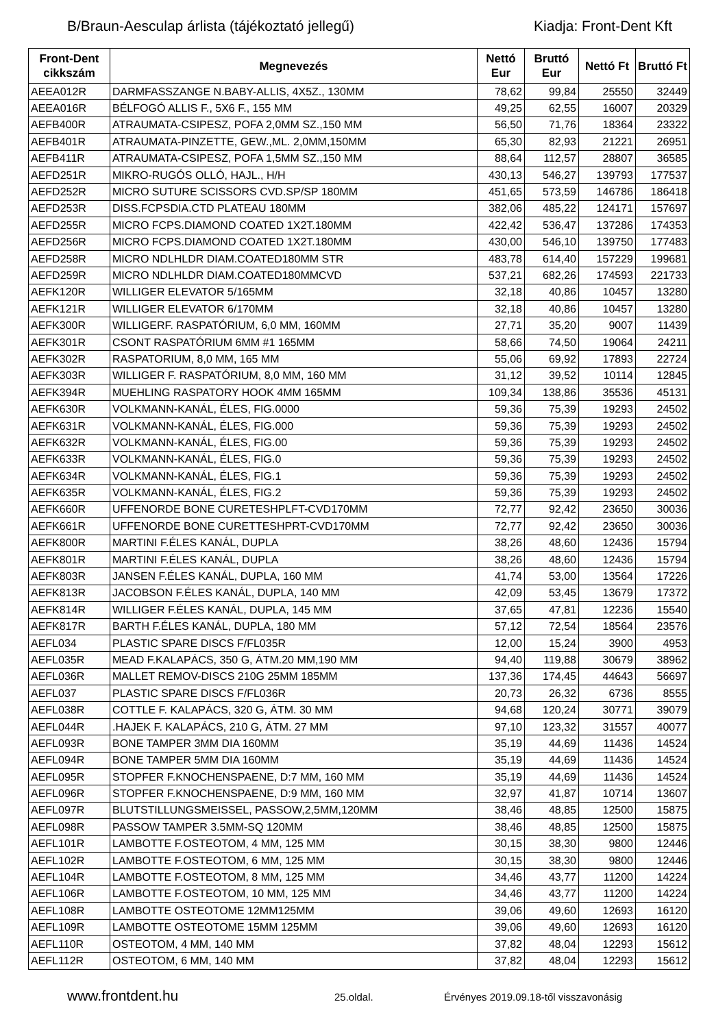B/Braun-Aesculap árlista (tájékoztató jellegű) Kiadja: Front-Dent Kft
| Front-Dent cikkszám | Megnevezés | Nettó Eur | Bruttó Eur | Nettó Ft | Bruttó Ft |
| --- | --- | --- | --- | --- | --- |
| AEEA012R | DARMFASSZANGE N.BABY-ALLIS, 4X5Z., 130MM | 78,62 | 99,84 | 25550 | 32449 |
| AEEA016R | BÉLFOGÓ ALLIS F., 5X6 F., 155 MM | 49,25 | 62,55 | 16007 | 20329 |
| AEFB400R | ATRAUMATA-CSIPESZ, POFA 2,0MM SZ.,150 MM | 56,50 | 71,76 | 18364 | 23322 |
| AEFB401R | ATRAUMATA-PINZETTE, GEW.,ML. 2,0MM,150MM | 65,30 | 82,93 | 21221 | 26951 |
| AEFB411R | ATRAUMATA-CSIPESZ, POFA 1,5MM SZ.,150 MM | 88,64 | 112,57 | 28807 | 36585 |
| AEFD251R | MIKRO-RUGÓS OLLÓ, HAJL., H/H | 430,13 | 546,27 | 139793 | 177537 |
| AEFD252R | MICRO SUTURE SCISSORS CVD.SP/SP 180MM | 451,65 | 573,59 | 146786 | 186418 |
| AEFD253R | DISS.FCPSDIA.CTD PLATEAU 180MM | 382,06 | 485,22 | 124171 | 157697 |
| AEFD255R | MICRO FCPS.DIAMOND COATED 1X2T.180MM | 422,42 | 536,47 | 137286 | 174353 |
| AEFD256R | MICRO FCPS.DIAMOND COATED 1X2T.180MM | 430,00 | 546,10 | 139750 | 177483 |
| AEFD258R | MICRO NDLHLDR DIAM.COATED180MM STR | 483,78 | 614,40 | 157229 | 199681 |
| AEFD259R | MICRO NDLHLDR DIAM.COATED180MMCVD | 537,21 | 682,26 | 174593 | 221733 |
| AEFK120R | WILLIGER ELEVATOR 5/165MM | 32,18 | 40,86 | 10457 | 13280 |
| AEFK121R | WILLIGER ELEVATOR 6/170MM | 32,18 | 40,86 | 10457 | 13280 |
| AEFK300R | WILLIGERF. RASPATÓRIUM, 6,0 MM, 160MM | 27,71 | 35,20 | 9007 | 11439 |
| AEFK301R | CSONT RASPATÓRIUM 6MM #1 165MM | 58,66 | 74,50 | 19064 | 24211 |
| AEFK302R | RASPATORIUM, 8,0 MM, 165 MM | 55,06 | 69,92 | 17893 | 22724 |
| AEFK303R | WILLIGER F. RASPATÓRIUM, 8,0 MM, 160 MM | 31,12 | 39,52 | 10114 | 12845 |
| AEFK394R | MUEHLING RASPATORY HOOK 4MM 165MM | 109,34 | 138,86 | 35536 | 45131 |
| AEFK630R | VOLKMANN-KANÁL, ÉLES, FIG.0000 | 59,36 | 75,39 | 19293 | 24502 |
| AEFK631R | VOLKMANN-KANÁL, ÉLES, FIG.000 | 59,36 | 75,39 | 19293 | 24502 |
| AEFK632R | VOLKMANN-KANÁL, ÉLES, FIG.00 | 59,36 | 75,39 | 19293 | 24502 |
| AEFK633R | VOLKMANN-KANÁL, ÉLES, FIG.0 | 59,36 | 75,39 | 19293 | 24502 |
| AEFK634R | VOLKMANN-KANÁL, ÉLES, FIG.1 | 59,36 | 75,39 | 19293 | 24502 |
| AEFK635R | VOLKMANN-KANÁL, ÉLES, FIG.2 | 59,36 | 75,39 | 19293 | 24502 |
| AEFK660R | UFFENORDE BONE CURETESHPLFT-CVD170MM | 72,77 | 92,42 | 23650 | 30036 |
| AEFK661R | UFFENORDE BONE CURETTESHPRT-CVD170MM | 72,77 | 92,42 | 23650 | 30036 |
| AEFK800R | MARTINI F.ÉLES KANÁL, DUPLA | 38,26 | 48,60 | 12436 | 15794 |
| AEFK801R | MARTINI F.ÉLES KANÁL, DUPLA | 38,26 | 48,60 | 12436 | 15794 |
| AEFK803R | JANSEN F.ÉLES KANÁL, DUPLA, 160 MM | 41,74 | 53,00 | 13564 | 17226 |
| AEFK813R | JACOBSON F.ÉLES KANÁL, DUPLA, 140 MM | 42,09 | 53,45 | 13679 | 17372 |
| AEFK814R | WILLIGER F.ÉLES KANÁL, DUPLA, 145 MM | 37,65 | 47,81 | 12236 | 15540 |
| AEFK817R | BARTH F.ÉLES KANÁL, DUPLA, 180 MM | 57,12 | 72,54 | 18564 | 23576 |
| AEFL034 | PLASTIC SPARE DISCS F/FL035R | 12,00 | 15,24 | 3900 | 4953 |
| AEFL035R | MEAD F.KALAPÁCS, 350 G, ÁTM.20 MM,190 MM | 94,40 | 119,88 | 30679 | 38962 |
| AEFL036R | MALLET REMOV-DISCS 210G 25MM 185MM | 137,36 | 174,45 | 44643 | 56697 |
| AEFL037 | PLASTIC SPARE DISCS F/FL036R | 20,73 | 26,32 | 6736 | 8555 |
| AEFL038R | COTTLE F. KALAPÁCS, 320 G, ÁTM. 30 MM | 94,68 | 120,24 | 30771 | 39079 |
| AEFL044R | .HAJEK F. KALAPÁCS, 210 G, ÁTM. 27 MM | 97,10 | 123,32 | 31557 | 40077 |
| AEFL093R | BONE TAMPER 3MM DIA 160MM | 35,19 | 44,69 | 11436 | 14524 |
| AEFL094R | BONE TAMPER 5MM DIA 160MM | 35,19 | 44,69 | 11436 | 14524 |
| AEFL095R | STOPFER F.KNOCHENSPAENE, D:7 MM, 160 MM | 35,19 | 44,69 | 11436 | 14524 |
| AEFL096R | STOPFER F.KNOCHENSPAENE, D:9 MM, 160 MM | 32,97 | 41,87 | 10714 | 13607 |
| AEFL097R | BLUTSTILLUNGSMEISSEL, PASSOW,2,5MM,120MM | 38,46 | 48,85 | 12500 | 15875 |
| AEFL098R | PASSOW TAMPER 3.5MM-SQ 120MM | 38,46 | 48,85 | 12500 | 15875 |
| AEFL101R | LAMBOTTE F.OSTEOTOM, 4 MM, 125 MM | 30,15 | 38,30 | 9800 | 12446 |
| AEFL102R | LAMBOTTE F.OSTEOTOM, 6 MM, 125 MM | 30,15 | 38,30 | 9800 | 12446 |
| AEFL104R | LAMBOTTE F.OSTEOTOM, 8 MM, 125 MM | 34,46 | 43,77 | 11200 | 14224 |
| AEFL106R | LAMBOTTE F.OSTEOTOM, 10 MM, 125 MM | 34,46 | 43,77 | 11200 | 14224 |
| AEFL108R | LAMBOTTE OSTEOTOME 12MM125MM | 39,06 | 49,60 | 12693 | 16120 |
| AEFL109R | LAMBOTTE OSTEOTOME 15MM 125MM | 39,06 | 49,60 | 12693 | 16120 |
| AEFL110R | OSTEOTOM, 4 MM, 140 MM | 37,82 | 48,04 | 12293 | 15612 |
| AEFL112R | OSTEOTOM, 6 MM, 140 MM | 37,82 | 48,04 | 12293 | 15612 |
www.frontdent.hu 25.oldal. Érvényes 2019.09.18-től visszavonásig